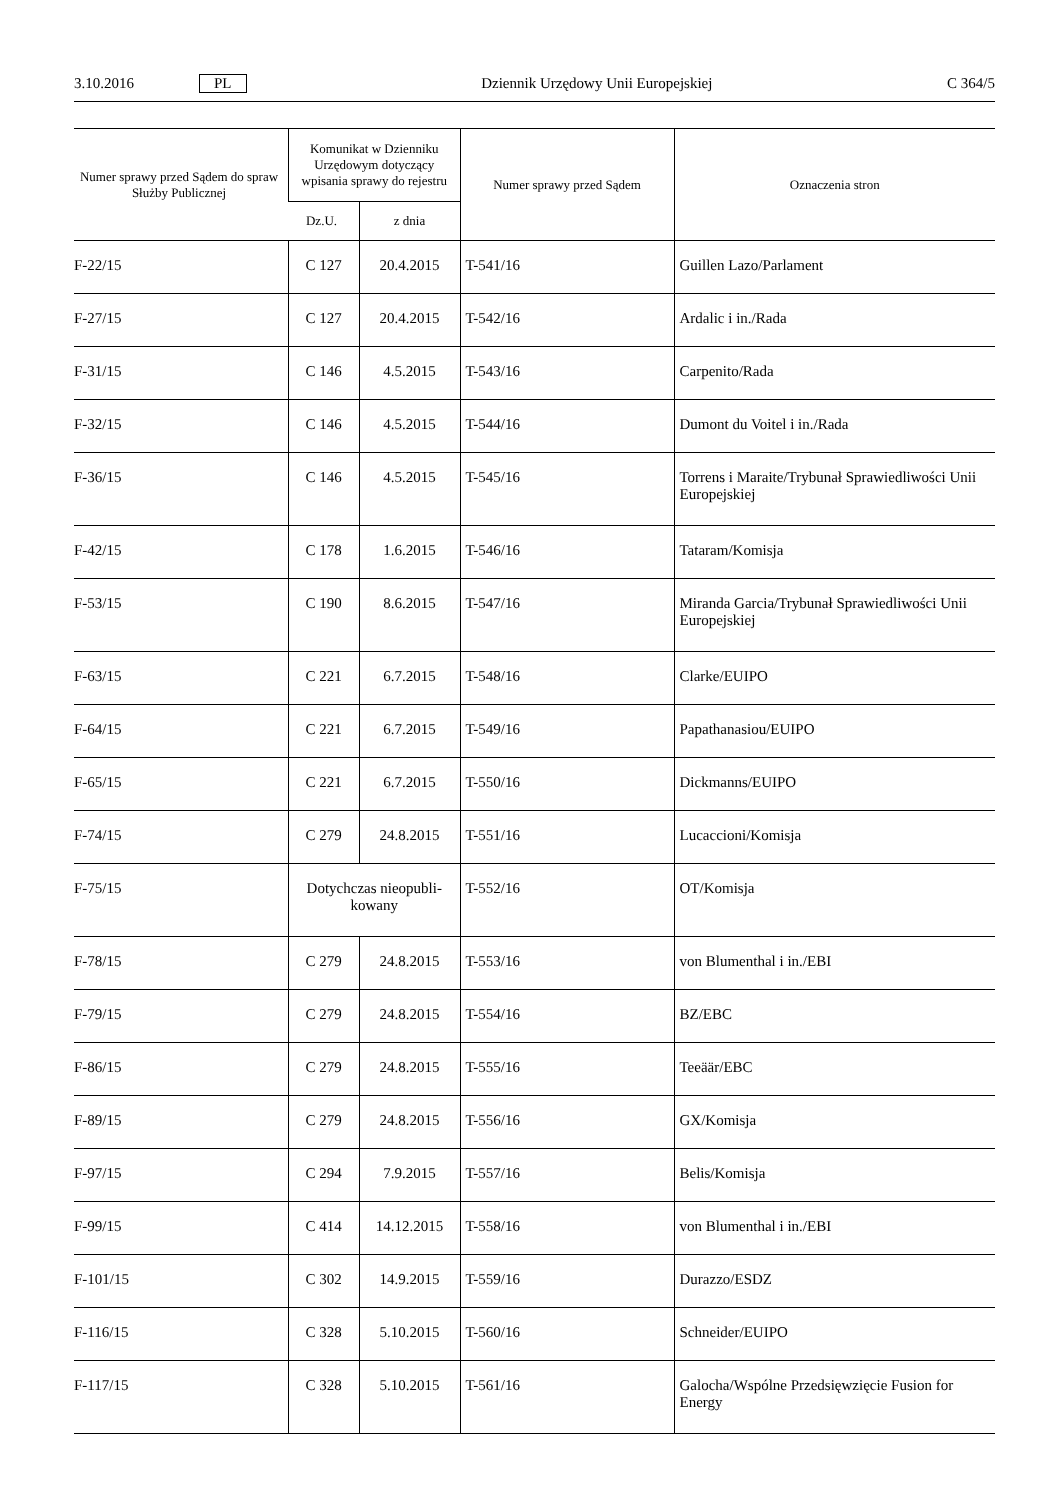3.10.2016 PL Dziennik Urzędowy Unii Europejskiej C 364/5
| Numer sprawy przed Sądem do spraw Służby Publicznej | Komunikat w Dzienniku Urzędowym dotyczący wpisania sprawy do rejestru | | Numer sprawy przed Sądem | Oznaczenia stron |
| --- | --- | --- | --- | --- |
| | Dz.U. | z dnia | | |
| F-22/15 | C 127 | 20.4.2015 | T-541/16 | Guillen Lazo/Parlament |
| F-27/15 | C 127 | 20.4.2015 | T-542/16 | Ardalic i in./Rada |
| F-31/15 | C 146 | 4.5.2015 | T-543/16 | Carpenito/Rada |
| F-32/15 | C 146 | 4.5.2015 | T-544/16 | Dumont du Voitel i in./Rada |
| F-36/15 | C 146 | 4.5.2015 | T-545/16 | Torrens i Maraite/Trybunał Sprawiedliwości Unii Europejskiej |
| F-42/15 | C 178 | 1.6.2015 | T-546/16 | Tataram/Komisja |
| F-53/15 | C 190 | 8.6.2015 | T-547/16 | Miranda Garcia/Trybunał Sprawiedliwości Unii Europejskiej |
| F-63/15 | C 221 | 6.7.2015 | T-548/16 | Clarke/EUIPO |
| F-64/15 | C 221 | 6.7.2015 | T-549/16 | Papathanasiou/EUIPO |
| F-65/15 | C 221 | 6.7.2015 | T-550/16 | Dickmanns/EUIPO |
| F-74/15 | C 279 | 24.8.2015 | T-551/16 | Lucaccioni/Komisja |
| F-75/15 | Dotychczas nieopubli-kowany | | T-552/16 | OT/Komisja |
| F-78/15 | C 279 | 24.8.2015 | T-553/16 | von Blumenthal i in./EBI |
| F-79/15 | C 279 | 24.8.2015 | T-554/16 | BZ/EBC |
| F-86/15 | C 279 | 24.8.2015 | T-555/16 | Teeäär/EBC |
| F-89/15 | C 279 | 24.8.2015 | T-556/16 | GX/Komisja |
| F-97/15 | C 294 | 7.9.2015 | T-557/16 | Belis/Komisja |
| F-99/15 | C 414 | 14.12.2015 | T-558/16 | von Blumenthal i in./EBI |
| F-101/15 | C 302 | 14.9.2015 | T-559/16 | Durazzo/ESDZ |
| F-116/15 | C 328 | 5.10.2015 | T-560/16 | Schneider/EUIPO |
| F-117/15 | C 328 | 5.10.2015 | T-561/16 | Galocha/Wspólne Przedsięwzięcie Fusion for Energy |